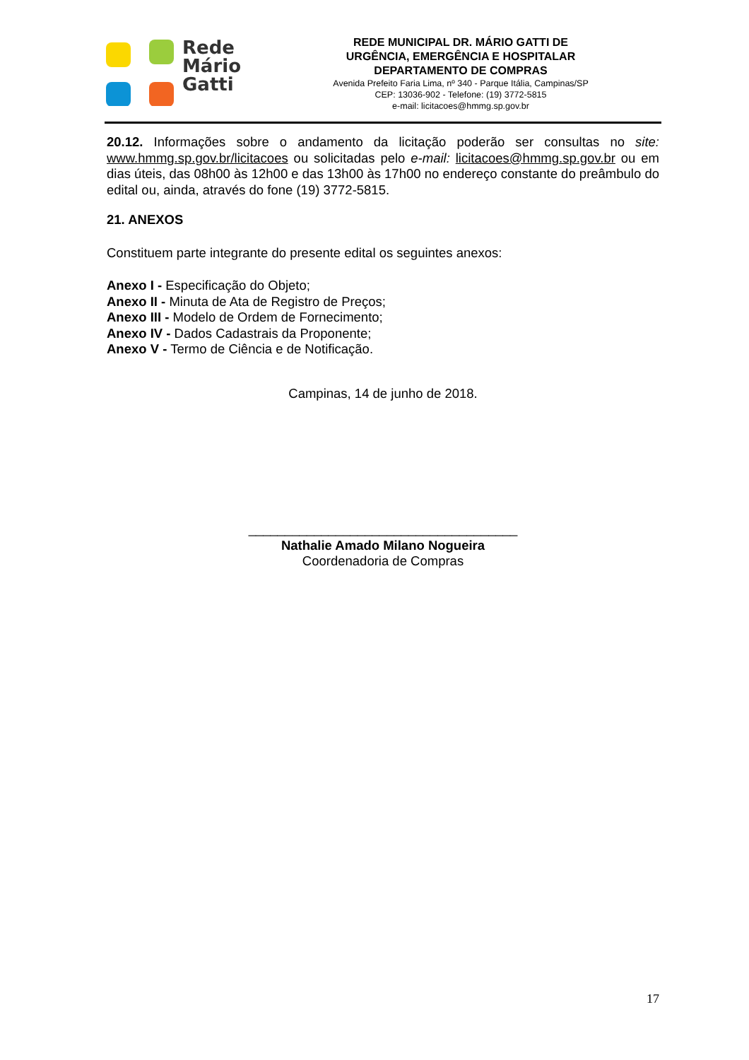Rede
Mário
Gatti
REDE MUNICIPAL DR. MÁRIO GATTI DE
URGÊNCIA, EMERGÊNCIA E HOSPITALAR
DEPARTAMENTO DE COMPRAS
Avenida Prefeito Faria Lima, nº 340 - Parque Itália, Campinas/SP
CEP: 13036-902 - Telefone: (19) 3772-5815
e-mail: licitacoes@hmmg.sp.gov.br
20.12. Informações sobre o andamento da licitação poderão ser consultas no site: www.hmmg.sp.gov.br/licitacoes ou solicitadas pelo e-mail: licitacoes@hmmg.sp.gov.br ou em dias úteis, das 08h00 às 12h00 e das 13h00 às 17h00 no endereço constante do preâmbulo do edital ou, ainda, através do fone (19) 3772-5815.
21. ANEXOS
Constituem parte integrante do presente edital os seguintes anexos:
Anexo I - Especificação do Objeto;
Anexo II - Minuta de Ata de Registro de Preços;
Anexo III - Modelo de Ordem de Fornecimento;
Anexo IV - Dados Cadastrais da Proponente;
Anexo V - Termo de Ciência e de Notificação.
Campinas, 14 de junho de 2018.
_____________________________________
Nathalie Amado Milano Nogueira
Coordenadoria de Compras
17